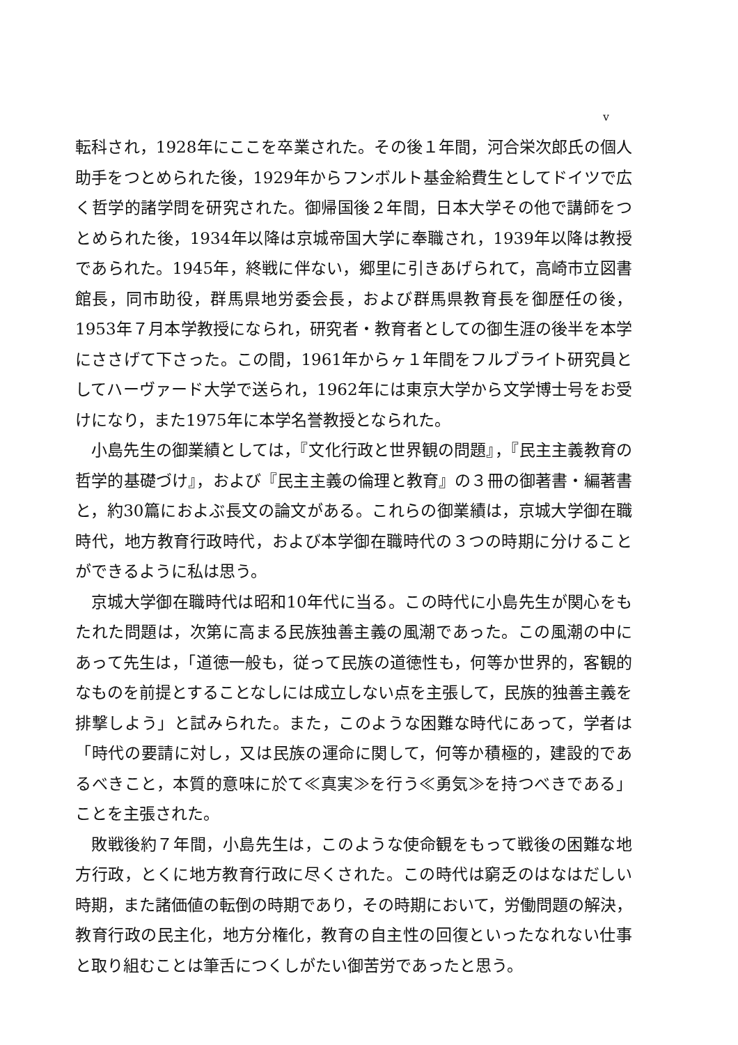v
転科され，1928年にここを卒業された。その後１年間，河合栄次郎氏の個人助手をつとめられた後，1929年からフンボルト基金給費生としてドイツで広く哲学的諸学問を研究された。御帰国後２年間，日本大学その他で講師をつとめられた後，1934年以降は京城帝国大学に奉職され，1939年以降は教授であられた。1945年，終戦に伴ない，郷里に引きあげられて，高崎市立図書館長，同市助役，群馬県地労委会長，および群馬県教育長を御歴任の後，1953年７月本学教授になられ，研究者・教育者としての御生涯の後半を本学にささげて下さった。この間，1961年からヶ１年間をフルブライト研究員としてハーヴァード大学で送られ，1962年には東京大学から文学博士号をお受けになり，また1975年に本学名誉教授となられた。
小島先生の御業績としては，『文化行政と世界観の問題』，『民主主義教育の哲学的基礎づけ』，および『民主主義の倫理と教育』の３冊の御著書・編著書と，約30篇におよぶ長文の論文がある。これらの御業績は，京城大学御在職時代，地方教育行政時代，および本学御在職時代の３つの時期に分けることができるように私は思う。
京城大学御在職時代は昭和10年代に当る。この時代に小島先生が関心をもたれた問題は，次第に高まる民族独善主義の風潮であった。この風潮の中にあって先生は，「道徳一般も，従って民族の道徳性も，何等か世界的，客観的なものを前提とすることなしには成立しない点を主張して，民族的独善主義を排撃しよう」と試みられた。また，このような困難な時代にあって，学者は「時代の要請に対し，又は民族の運命に関して，何等か積極的，建設的であるべきこと，本質的意味に於て≪真実≫を行う≪勇気≫を持つべきである」ことを主張された。
敗戦後約７年間，小島先生は，このような使命観をもって戦後の困難な地方行政，とくに地方教育行政に尽くされた。この時代は窮乏のはなはだしい時期，また諸価値の転倒の時期であり，その時期において，労働問題の解決，教育行政の民主化，地方分権化，教育の自主性の回復といったなれない仕事と取り組むことは筆舌につくしがたい御苦労であったと思う。